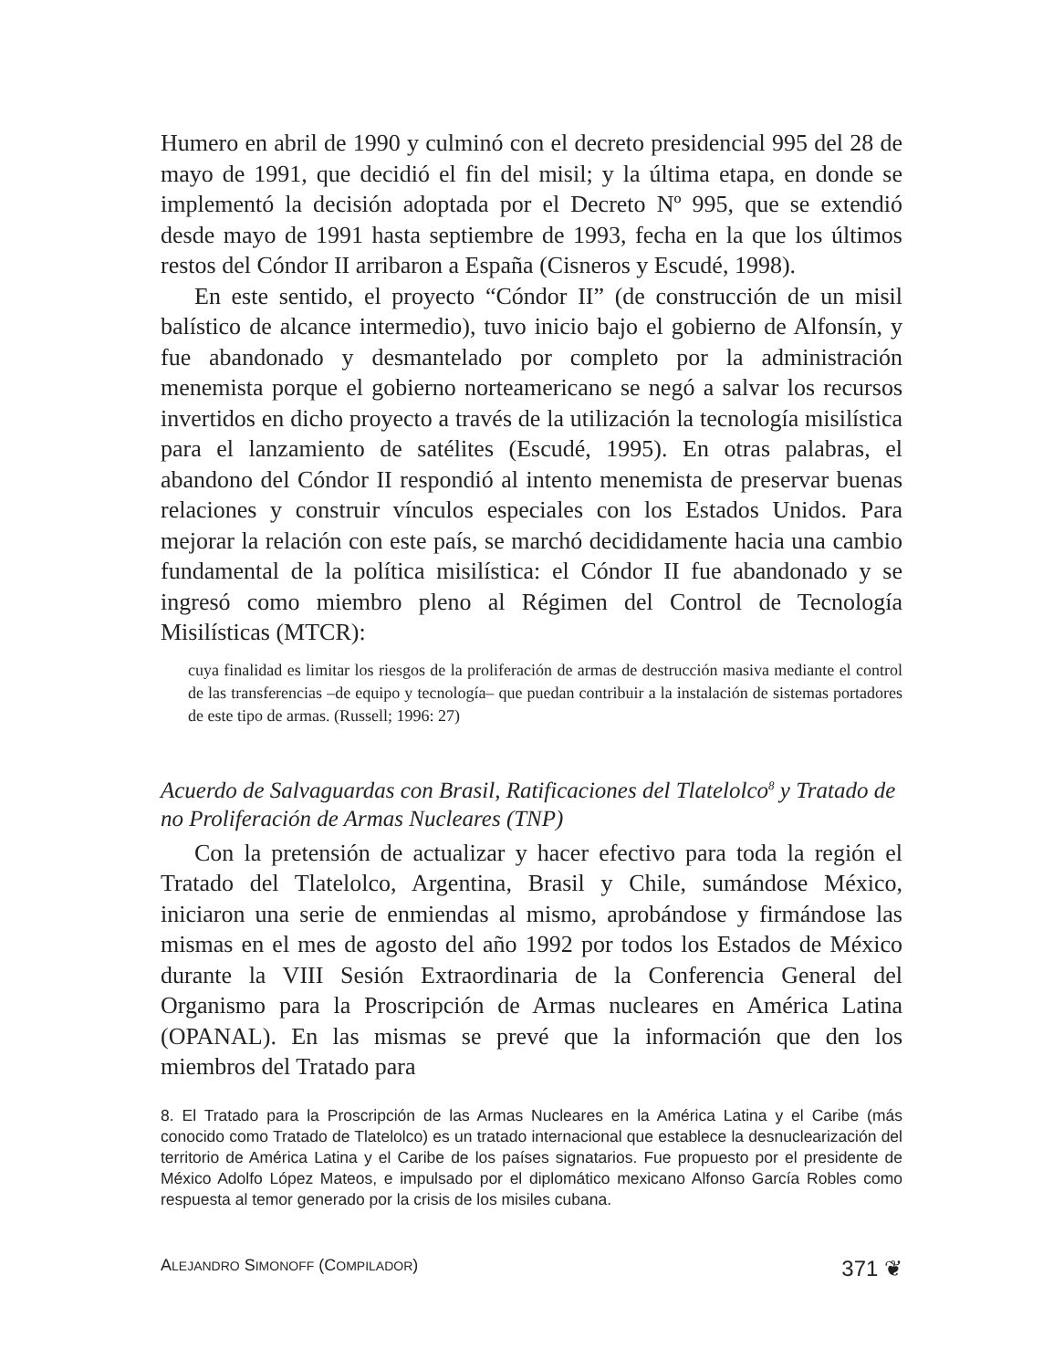Humero en abril de 1990 y culminó con el decreto presidencial 995 del 28 de mayo de 1991, que decidió el fin del misil; y la última etapa, en donde se implementó la decisión adoptada por el Decreto Nº 995, que se extendió desde mayo de 1991 hasta septiembre de 1993, fecha en la que los últimos restos del Cóndor II arribaron a España (Cisneros y Escudé, 1998).
En este sentido, el proyecto “Cóndor II” (de construcción de un misil balístico de alcance intermedio), tuvo inicio bajo el gobierno de Alfonsín, y fue abandonado y desmantelado por completo por la administración menemista porque el gobierno norteamericano se negó a salvar los recursos invertidos en dicho proyecto a través de la utilización la tecnología misilística para el lanzamiento de satélites (Escudé, 1995). En otras palabras, el abandono del Cóndor II respondió al intento menemista de preservar buenas relaciones y construir vínculos especiales con los Estados Unidos. Para mejorar la relación con este país, se marchó decididamente hacia una cambio fundamental de la política misilística: el Cóndor II fue abandonado y se ingresó como miembro pleno al Régimen del Control de Tecnología Misilísticas (MTCR):
cuya finalidad es limitar los riesgos de la proliferación de armas de destrucción masiva mediante el control de las transferencias –de equipo y tecnología– que puedan contribuir a la instalación de sistemas portadores de este tipo de armas. (Russell; 1996: 27)
Acuerdo de Salvaguardas con Brasil, Ratificaciones del Tlatelolco<sup>8</sup> y Tratado de no Proliferación de Armas Nucleares (TNP)
Con la pretensión de actualizar y hacer efectivo para toda la región el Tratado del Tlatelolco, Argentina, Brasil y Chile, sumándose México, iniciaron una serie de enmiendas al mismo, aprobándose y firmándose las mismas en el mes de agosto del año 1992 por todos los Estados de México durante la VIII Sesión Extraordinaria de la Conferencia General del Organismo para la Proscripción de Armas nucleares en América Latina (OPANAL). En las mismas se prevé que la información que den los miembros del Tratado para
8. El Tratado para la Proscripción de las Armas Nucleares en la América Latina y el Caribe (más conocido como Tratado de Tlatelolco) es un tratado internacional que establece la desnuclearización del territorio de América Latina y el Caribe de los países signatarios. Fue propuesto por el presidente de México Adolfo López Mateos, e impulsado por el diplomático mexicano Alfonso García Robles como respuesta al temor generado por la crisis de los misiles cubana.
ALEJANDRO SIMONOFF (COMPILADOR) 371 ❦